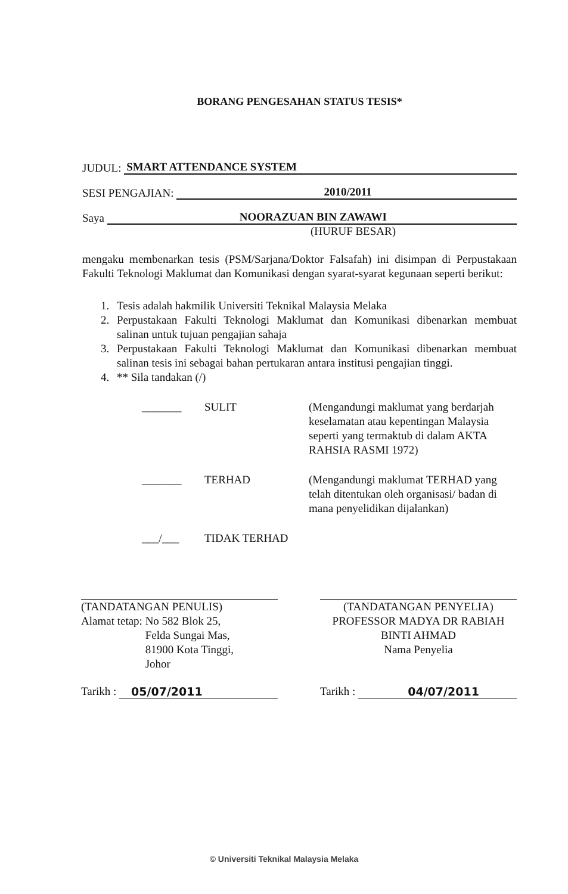BORANG PENGESAHAN STATUS TESIS*
JUDUL: SMART ATTENDANCE SYSTEM
SESI PENGAJIAN: 2010/2011
Saya NOORAZUAN BIN ZAWAWI
(HURUF BESAR)
mengaku membenarkan tesis (PSM/Sarjana/Doktor Falsafah) ini disimpan di Perpustakaan Fakulti Teknologi Maklumat dan Komunikasi dengan syarat-syarat kegunaan seperti berikut:
1. Tesis adalah hakmilik Universiti Teknikal Malaysia Melaka
2. Perpustakaan Fakulti Teknologi Maklumat dan Komunikasi dibenarkan membuat salinan untuk tujuan pengajian sahaja
3. Perpustakaan Fakulti Teknologi Maklumat dan Komunikasi dibenarkan membuat salinan tesis ini sebagai bahan pertukaran antara institusi pengajian tinggi.
4. ** Sila tandakan (/)
_______ SULIT (Mengandungi maklumat yang berdarjah keselamatan atau kepentingan Malaysia seperti yang termaktub di dalam AKTA RAHSIA RASMI 1972)
_______ TERHAD (Mengandungi maklumat TERHAD yang telah ditentukan oleh organisasi/ badan di mana penyelidikan dijalankan)
___/___ TIDAK TERHAD
(TANDATANGAN PENULIS)
Alamat tetap: No 582 Blok 25,
Felda Sungai Mas,
81900 Kota Tinggi,
Johor
Tarikh : 05/07/2011
(TANDATANGAN PENYELIA)
PROFESSOR MADYA DR RABIAH BINTI AHMAD
Nama Penyelia
Tarikh : 04/07/2011
© Universiti Teknikal Malaysia Melaka